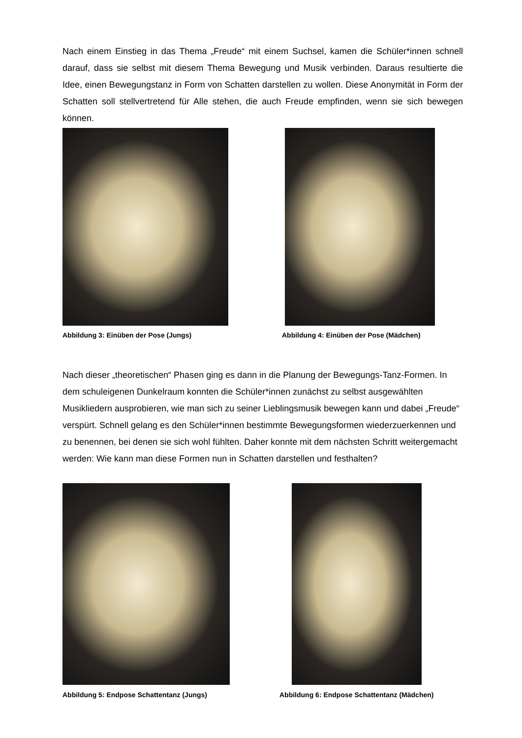Nach einem Einstieg in das Thema „Freude“ mit einem Suchsel, kamen die Schüler*innen schnell darauf, dass sie selbst mit diesem Thema Bewegung und Musik verbinden. Daraus resultierte die Idee, einen Bewegungstanz in Form von Schatten darstellen zu wollen. Diese Anonymität in Form der Schatten soll stellvertretend für Alle stehen, die auch Freude empfinden, wenn sie sich bewegen können.
Abbildung 3: Einüben der Pose (Jungs)
Abbildung 4: Einüben der Pose (Mädchen)
Nach dieser „theoretischen“ Phasen ging es dann in die Planung der Bewegungs-Tanz-Formen. In dem schuleigenen Dunkelraum konnten die Schüler*innen zunächst zu selbst ausgewählten Musikliedern ausprobieren, wie man sich zu seiner Lieblingsmusik bewegen kann und dabei „Freude“ verspürt. Schnell gelang es den Schüler*innen bestimmte Bewegungsformen wiederzuerkennen und zu benennen, bei denen sie sich wohl fühlten. Daher konnte mit dem nächsten Schritt weitergemacht werden: Wie kann man diese Formen nun in Schatten darstellen und festhalten?
Abbildung 5: Endpose Schattentanz (Jungs)
Abbildung 6: Endpose Schattentanz (Mädchen)